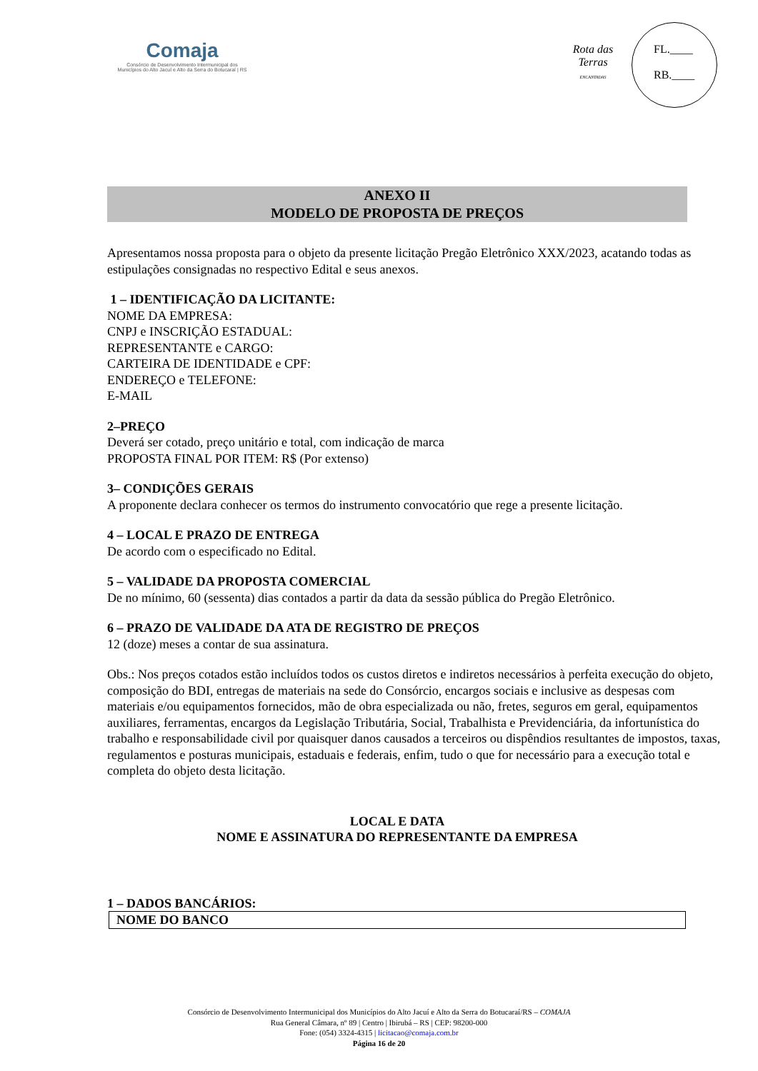Comaja
Consórcio de Desenvolvimento Intermunicipal dos
Municípios do Alto Jacuí e Alto da Serra do Botucaraí | RS
Rota das Terras
ENCANTADAS
FL.____
RB.____
ANEXO II
MODELO DE PROPOSTA DE PREÇOS
Apresentamos nossa proposta para o objeto da presente licitação Pregão Eletrônico XXX/2023, acatando todas as estipulações consignadas no respectivo Edital e seus anexos.
1 – IDENTIFICAÇÃO DA LICITANTE:
NOME DA EMPRESA:
CNPJ e INSCRIÇÃO ESTADUAL:
REPRESENTANTE e CARGO:
CARTEIRA DE IDENTIDADE e CPF:
ENDEREÇO e TELEFONE:
E-MAIL
2–PREÇO
Deverá ser cotado, preço unitário e total, com indicação de marca
PROPOSTA FINAL POR ITEM: R$ (Por extenso)
3– CONDIÇÕES GERAIS
A proponente declara conhecer os termos do instrumento convocatório que rege a presente licitação.
4 – LOCAL E PRAZO DE ENTREGA
De acordo com o especificado no Edital.
5 – VALIDADE DA PROPOSTA COMERCIAL
De no mínimo, 60 (sessenta) dias contados a partir da data da sessão pública do Pregão Eletrônico.
6 – PRAZO DE VALIDADE DA ATA DE REGISTRO DE PREÇOS
12 (doze) meses a contar de sua assinatura.
Obs.: Nos preços cotados estão incluídos todos os custos diretos e indiretos necessários à perfeita execução do objeto, composição do BDI, entregas de materiais na sede do Consórcio, encargos sociais e inclusive as despesas com materiais e/ou equipamentos fornecidos, mão de obra especializada ou não, fretes, seguros em geral, equipamentos auxiliares, ferramentas, encargos da Legislação Tributária, Social, Trabalhista e Previdenciária, da infortunística do trabalho e responsabilidade civil por quaisquer danos causados a terceiros ou dispêndios resultantes de impostos, taxas, regulamentos e posturas municipais, estaduais e federais, enfim, tudo o que for necessário para a execução total e completa do objeto desta licitação.
LOCAL E DATA
NOME E ASSINATURA DO REPRESENTANTE DA EMPRESA
1 – DADOS BANCÁRIOS:
| NOME DO BANCO |
Consórcio de Desenvolvimento Intermunicipal dos Municípios do Alto Jacuí e Alto da Serra do Botucaraí/RS – COMAJA
Rua General Câmara, nº 89 | Centro | Ibirubá – RS | CEP: 98200-000
Fone: (054) 3324-4315 | licitacao@comaja.com.br
Página 16 de 20